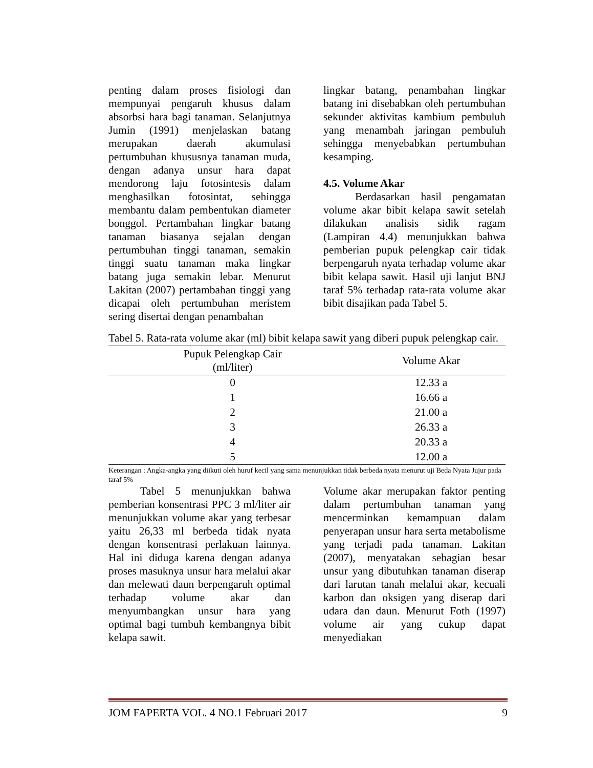penting dalam proses fisiologi dan mempunyai pengaruh khusus dalam absorbsi hara bagi tanaman. Selanjutnya Jumin (1991) menjelaskan batang merupakan daerah akumulasi pertumbuhan khususnya tanaman muda, dengan adanya unsur hara dapat mendorong laju fotosintesis dalam menghasilkan fotosintat, sehingga membantu dalam pembentukan diameter bonggol. Pertambahan lingkar batang tanaman biasanya sejalan dengan pertumbuhan tinggi tanaman, semakin tinggi suatu tanaman maka lingkar batang juga semakin lebar. Menurut Lakitan (2007) pertambahan tinggi yang dicapai oleh pertumbuhan meristem sering disertai dengan penambahan
lingkar batang, penambahan lingkar batang ini disebabkan oleh pertumbuhan sekunder aktivitas kambium pembuluh yang menambah jaringan pembuluh sehingga menyebabkan pertumbuhan kesamping.
4.5. Volume Akar
Berdasarkan hasil pengamatan volume akar bibit kelapa sawit setelah dilakukan analisis sidik ragam (Lampiran 4.4) menunjukkan bahwa pemberian pupuk pelengkap cair tidak berpengaruh nyata terhadap volume akar bibit kelapa sawit. Hasil uji lanjut BNJ taraf 5% terhadap rata-rata volume akar bibit disajikan pada Tabel 5.
Tabel 5. Rata-rata volume akar (ml) bibit kelapa sawit yang diberi pupuk pelengkap cair.
| Pupuk Pelengkap Cair (ml/liter) | Volume Akar |
| --- | --- |
| 0 | 12.33 a |
| 1 | 16.66 a |
| 2 | 21.00 a |
| 3 | 26.33 a |
| 4 | 20.33 a |
| 5 | 12.00 a |
Keterangan : Angka-angka yang diikuti oleh huruf kecil yang sama menunjukkan tidak berbeda nyata menurut uji Beda Nyata Jujur pada taraf 5%
Tabel 5 menunjukkan bahwa pemberian konsentrasi PPC 3 ml/liter air menunjukkan volume akar yang terbesar yaitu 26,33 ml berbeda tidak nyata dengan konsentrasi perlakuan lainnya. Hal ini diduga karena dengan adanya proses masuknya unsur hara melalui akar dan melewati daun berpengaruh optimal terhadap volume akar dan menyumbangkan unsur hara yang optimal bagi tumbuh kembangnya bibit kelapa sawit.
Volume akar merupakan faktor penting dalam pertumbuhan tanaman yang mencerminkan kemampuan dalam penyerapan unsur hara serta metabolisme yang terjadi pada tanaman. Lakitan (2007), menyatakan sebagian besar unsur yang dibutuhkan tanaman diserap dari larutan tanah melalui akar, kecuali karbon dan oksigen yang diserap dari udara dan daun. Menurut Foth (1997) volume air yang cukup dapat menyediakan
JOM FAPERTA VOL. 4 NO.1 Februari 2017 9